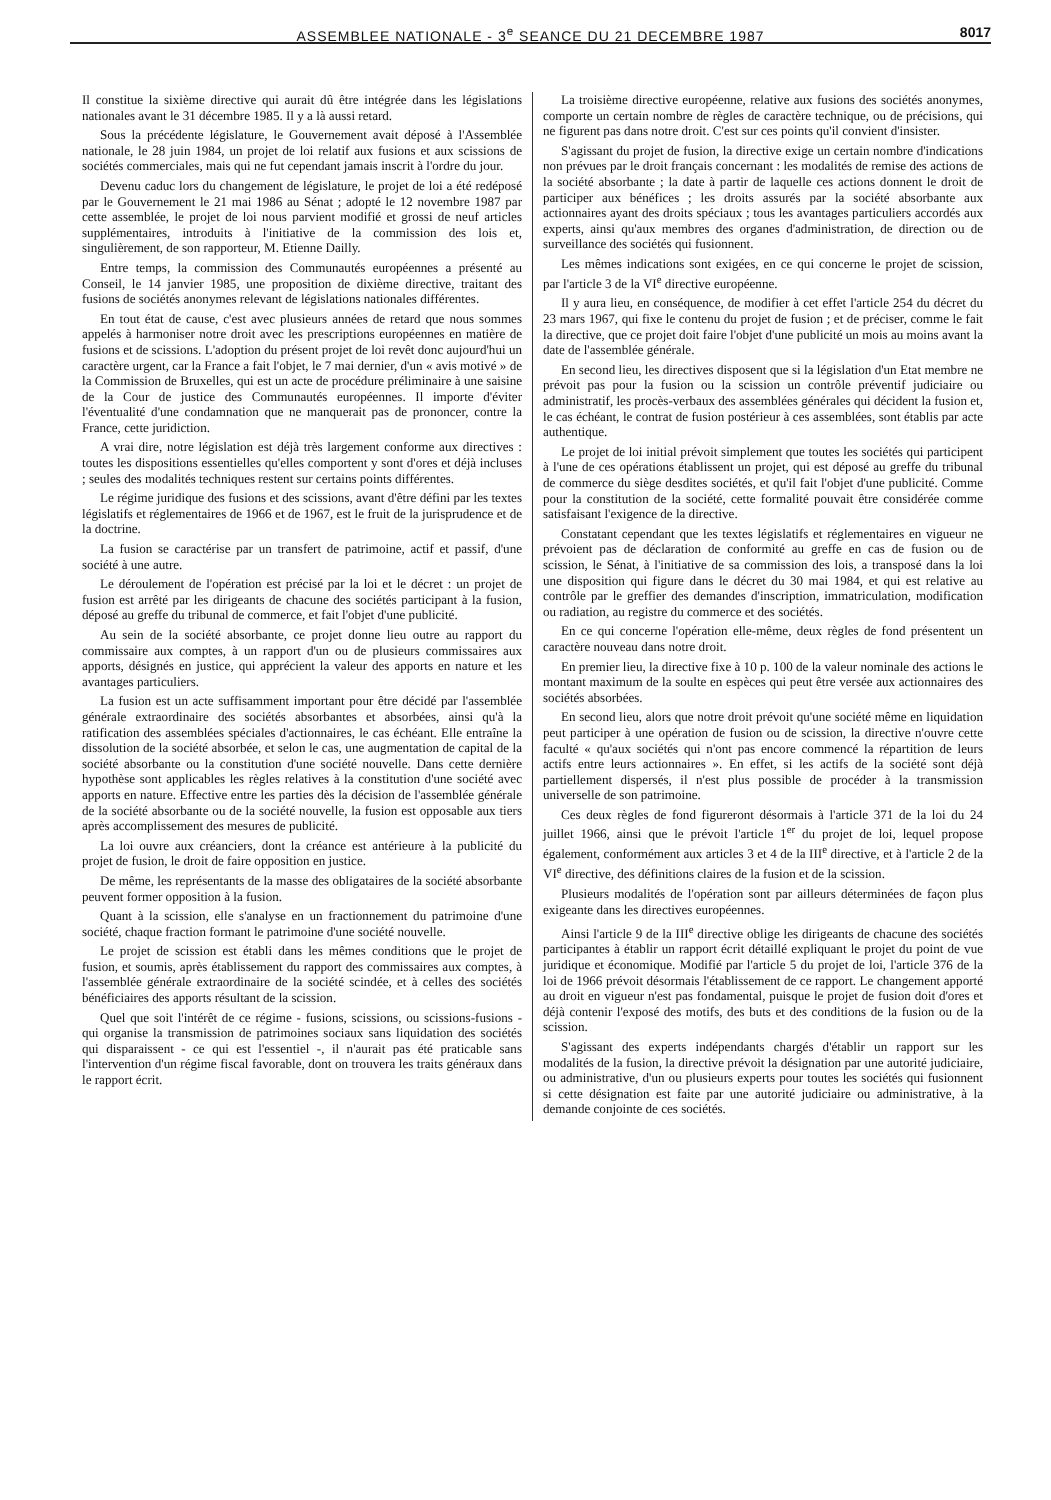ASSEMBLEE NATIONALE - 3<sup>e</sup> SEANCE DU 21 DECEMBRE 1987
8017
Il constitue la sixième directive qui aurait dû être intégrée dans les législations nationales avant le 31 décembre 1985. Il y a là aussi retard.
Sous la précédente législature, le Gouvernement avait déposé à l'Assemblée nationale, le 28 juin 1984, un projet de loi relatif aux fusions et aux scissions de sociétés commerciales, mais qui ne fut cependant jamais inscrit à l'ordre du jour.
Devenu caduc lors du changement de législature, le projet de loi a été redéposé par le Gouvernement le 21 mai 1986 au Sénat ; adopté le 12 novembre 1987 par cette assemblée, le projet de loi nous parvient modifié et grossi de neuf articles supplémentaires, introduits à l'initiative de la commission des lois et, singulièrement, de son rapporteur, M. Etienne Dailly.
Entre temps, la commission des Communautés européennes a présenté au Conseil, le 14 janvier 1985, une proposition de dixième directive, traitant des fusions de sociétés anonymes relevant de législations nationales différentes.
En tout état de cause, c'est avec plusieurs années de retard que nous sommes appelés à harmoniser notre droit avec les prescriptions européennes en matière de fusions et de scissions. L'adoption du présent projet de loi revêt donc aujourd'hui un caractère urgent, car la France a fait l'objet, le 7 mai dernier, d'un « avis motivé » de la Commission de Bruxelles, qui est un acte de procédure préliminaire à une saisine de la Cour de justice des Communautés européennes. Il importe d'éviter l'éventualité d'une condamnation que ne manquerait pas de prononcer, contre la France, cette juridiction.
A vrai dire, notre législation est déjà très largement conforme aux directives : toutes les dispositions essentielles qu'elles comportent y sont d'ores et déjà incluses ; seules des modalités techniques restent sur certains points différentes.
Le régime juridique des fusions et des scissions, avant d'être défini par les textes législatifs et réglementaires de 1966 et de 1967, est le fruit de la jurisprudence et de la doctrine.
La fusion se caractérise par un transfert de patrimoine, actif et passif, d'une société à une autre.
Le déroulement de l'opération est précisé par la loi et le décret : un projet de fusion est arrêté par les dirigeants de chacune des sociétés participant à la fusion, déposé au greffe du tribunal de commerce, et fait l'objet d'une publicité.
Au sein de la société absorbante, ce projet donne lieu outre au rapport du commissaire aux comptes, à un rapport d'un ou de plusieurs commissaires aux apports, désignés en justice, qui apprécient la valeur des apports en nature et les avantages particuliers.
La fusion est un acte suffisamment important pour être décidé par l'assemblée générale extraordinaire des sociétés absorbantes et absorbées, ainsi qu'à la ratification des assemblées spéciales d'actionnaires, le cas échéant. Elle entraîne la dissolution de la société absorbée, et selon le cas, une augmentation de capital de la société absorbante ou la constitution d'une société nouvelle. Dans cette dernière hypothèse sont applicables les règles relatives à la constitution d'une société avec apports en nature. Effective entre les parties dès la décision de l'assemblée générale de la société absorbante ou de la société nouvelle, la fusion est opposable aux tiers après accomplissement des mesures de publicité.
La loi ouvre aux créanciers, dont la créance est antérieure à la publicité du projet de fusion, le droit de faire opposition en justice.
De même, les représentants de la masse des obligataires de la société absorbante peuvent former opposition à la fusion.
Quant à la scission, elle s'analyse en un fractionnement du patrimoine d'une société, chaque fraction formant le patrimoine d'une société nouvelle.
Le projet de scission est établi dans les mêmes conditions que le projet de fusion, et soumis, après établissement du rapport des commissaires aux comptes, à l'assemblée générale extraordinaire de la société scindée, et à celles des sociétés bénéficiaires des apports résultant de la scission.
Quel que soit l'intérêt de ce régime - fusions, scissions, ou scissions-fusions - qui organise la transmission de patrimoines sociaux sans liquidation des sociétés qui disparaissent - ce qui est l'essentiel -, il n'aurait pas été praticable sans l'intervention d'un régime fiscal favorable, dont on trouvera les traits généraux dans le rapport écrit.
La troisième directive européenne, relative aux fusions des sociétés anonymes, comporte un certain nombre de règles de caractère technique, ou de précisions, qui ne figurent pas dans notre droit. C'est sur ces points qu'il convient d'insister.
S'agissant du projet de fusion, la directive exige un certain nombre d'indications non prévues par le droit français concernant : les modalités de remise des actions de la société absorbante ; la date à partir de laquelle ces actions donnent le droit de participer aux bénéfices ; les droits assurés par la société absorbante aux actionnaires ayant des droits spéciaux ; tous les avantages particuliers accordés aux experts, ainsi qu'aux membres des organes d'administration, de direction ou de surveillance des sociétés qui fusionnent.
Les mêmes indications sont exigées, en ce qui concerne le projet de scission, par l'article 3 de la VI<sup>e</sup> directive européenne.
Il y aura lieu, en conséquence, de modifier à cet effet l'article 254 du décret du 23 mars 1967, qui fixe le contenu du projet de fusion ; et de préciser, comme le fait la directive, que ce projet doit faire l'objet d'une publicité un mois au moins avant la date de l'assemblée générale.
En second lieu, les directives disposent que si la législation d'un Etat membre ne prévoit pas pour la fusion ou la scission un contrôle préventif judiciaire ou administratif, les procès-verbaux des assemblées générales qui décident la fusion et, le cas échéant, le contrat de fusion postérieur à ces assemblées, sont établis par acte authentique.
Le projet de loi initial prévoit simplement que toutes les sociétés qui participent à l'une de ces opérations établissent un projet, qui est déposé au greffe du tribunal de commerce du siège desdites sociétés, et qu'il fait l'objet d'une publicité. Comme pour la constitution de la société, cette formalité pouvait être considérée comme satisfaisant l'exigence de la directive.
Constatant cependant que les textes législatifs et réglementaires en vigueur ne prévoient pas de déclaration de conformité au greffe en cas de fusion ou de scission, le Sénat, à l'initiative de sa commission des lois, a transposé dans la loi une disposition qui figure dans le décret du 30 mai 1984, et qui est relative au contrôle par le greffier des demandes d'inscription, immatriculation, modification ou radiation, au registre du commerce et des sociétés.
En ce qui concerne l'opération elle-même, deux règles de fond présentent un caractère nouveau dans notre droit.
En premier lieu, la directive fixe à 10 p. 100 de la valeur nominale des actions le montant maximum de la soulte en espèces qui peut être versée aux actionnaires des sociétés absorbées.
En second lieu, alors que notre droit prévoit qu'une société même en liquidation peut participer à une opération de fusion ou de scission, la directive n'ouvre cette faculté « qu'aux sociétés qui n'ont pas encore commencé la répartition de leurs actifs entre leurs actionnaires ». En effet, si les actifs de la société sont déjà partiellement dispersés, il n'est plus possible de procéder à la transmission universelle de son patrimoine.
Ces deux règles de fond figureront désormais à l'article 371 de la loi du 24 juillet 1966, ainsi que le prévoit l'article 1<sup>er</sup> du projet de loi, lequel propose également, conformément aux articles 3 et 4 de la III<sup>e</sup> directive, et à l'article 2 de la VI<sup>e</sup> directive, des définitions claires de la fusion et de la scission.
Plusieurs modalités de l'opération sont par ailleurs déterminées de façon plus exigeante dans les directives européennes.
Ainsi l'article 9 de la III<sup>e</sup> directive oblige les dirigeants de chacune des sociétés participantes à établir un rapport écrit détaillé expliquant le projet du point de vue juridique et économique. Modifié par l'article 5 du projet de loi, l'article 376 de la loi de 1966 prévoit désormais l'établissement de ce rapport. Le changement apporté au droit en vigueur n'est pas fondamental, puisque le projet de fusion doit d'ores et déjà contenir l'exposé des motifs, des buts et des conditions de la fusion ou de la scission.
S'agissant des experts indépendants chargés d'établir un rapport sur les modalités de la fusion, la directive prévoit la désignation par une autorité judiciaire, ou administrative, d'un ou plusieurs experts pour toutes les sociétés qui fusionnent si cette désignation est faite par une autorité judiciaire ou administrative, à la demande conjointe de ces sociétés.